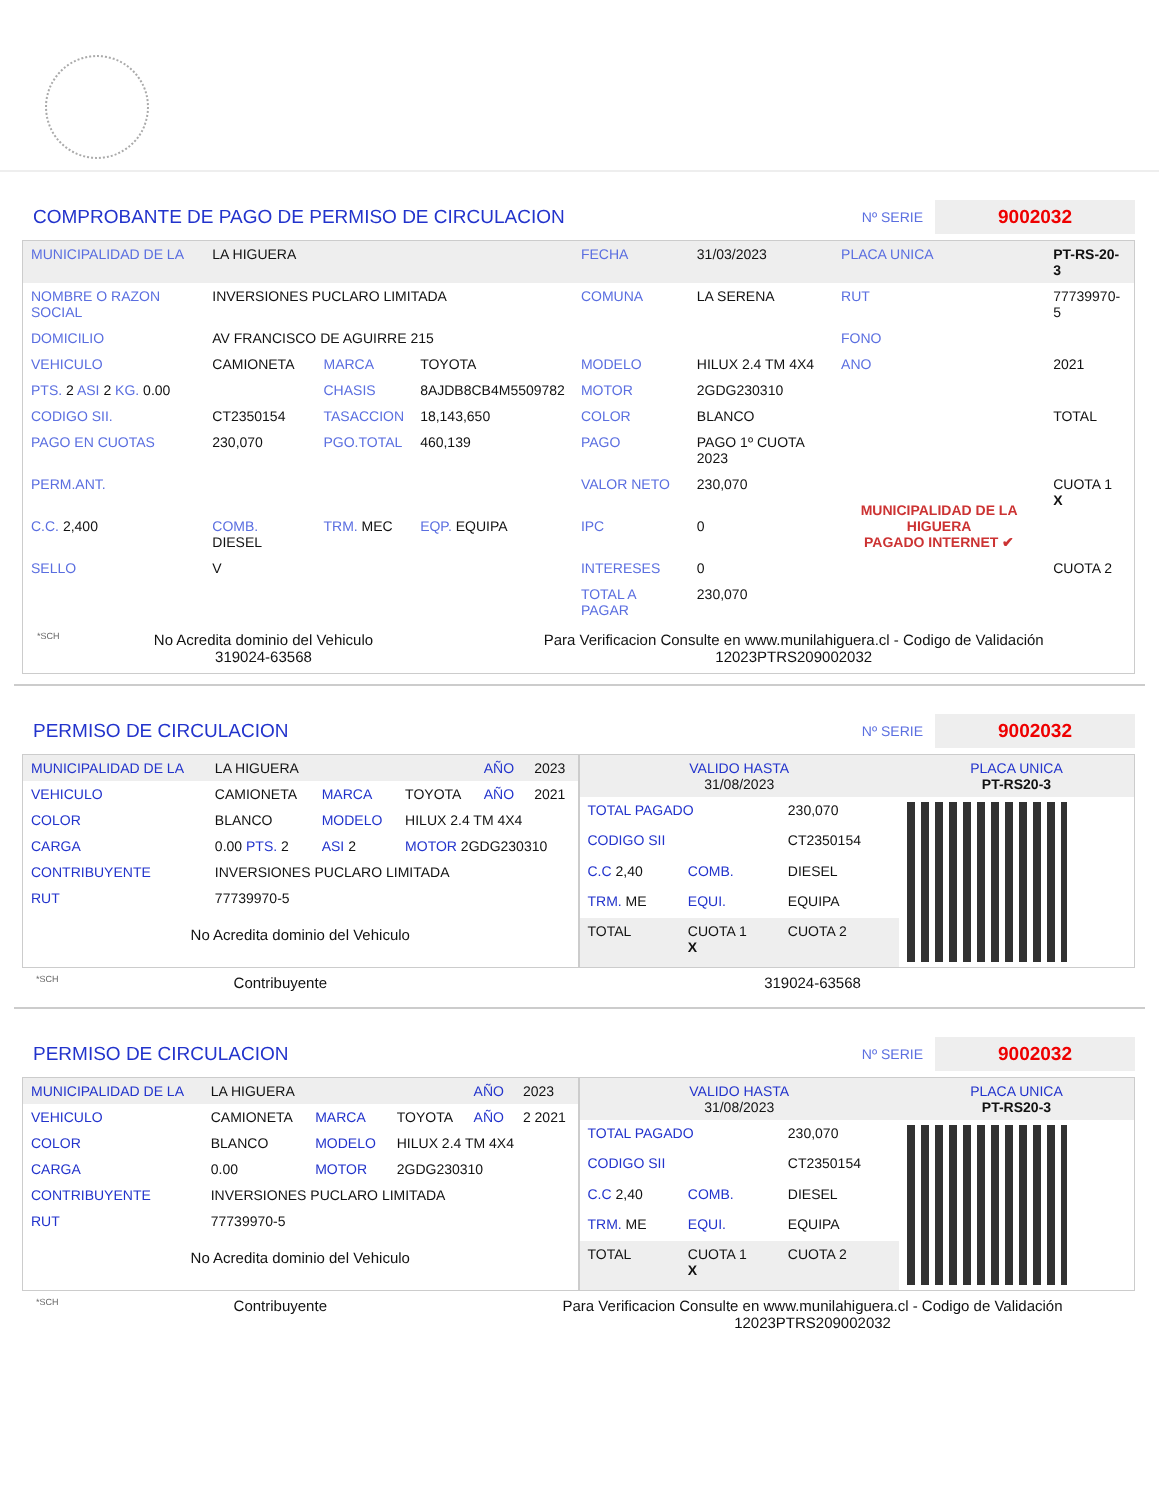COMPROBANTE DE PAGO DE PERMISO DE CIRCULACION
Nº SERIE
9002032
| MUNICIPALIDAD DE LA | LA HIGUERA | | | FECHA | 31/03/2023 | PLACA UNICA | PT-RS-20-3 |
| NOMBRE O RAZON SOCIAL | INVERSIONES PUCLARO LIMITADA | | | COMUNA | LA SERENA | RUT | 77739970-5 |
| DOMICILIO | AV FRANCISCO DE AGUIRRE 215 | | | | | FONO | |
| VEHICULO | CAMIONETA | MARCA | TOYOTA | MODELO | HILUX 2.4 TM 4X4 | ANO | 2021 |
| PTS. 2 ASI 2 KG. 0.00 | | CHASIS | 8AJDB8CB4M5509782 | MOTOR | 2GDG230310 | | |
| CODIGO SII. | CT2350154 | TASACCION | 18,143,650 | COLOR | BLANCO | | TOTAL |
| PAGO EN CUOTAS | 230,070 | PGO.TOTAL | 460,139 | PAGO | PAGO 1º CUOTA 2023 | MUNICIPALIDAD DE LA HIGUERA PAGADO INTERNET ✔ | |
| PERM.ANT. | | | | VALOR NETO | 230,070 | | CUOTA 1 X |
| C.C. 2,400 | COMB. DIESEL | TRM. MEC | EQP. EQUIPA | IPC | 0 | | |
| SELLO | V | | | INTERESES | 0 | | CUOTA 2 |
| | | | | TOTAL A PAGAR | 230,070 | | |
*SCH
No Acredita dominio del Vehiculo
319024-63568
Para Verificacion Consulte en www.munilahiguera.cl - Codigo de Validación
12023PTRS209002032
PERMISO DE CIRCULACION
Nº SERIE
9002032
| MUNICIPALIDAD DE LA | LA HIGUERA | | | AÑO | 2023 |
| VEHICULO | CAMIONETA | MARCA | TOYOTA | AÑO | 2021 |
| COLOR | BLANCO | MODELO | HILUX 2.4 TM 4X4 | | |
| CARGA | 0.00 PTS. 2 | ASI 2 | MOTOR 2GDG230310 | | |
| CONTRIBUYENTE | INVERSIONES PUCLARO LIMITADA | | | | |
| RUT | 77739970-5 | | | | |
No Acredita dominio del Vehiculo
| VALIDO HASTA 31/08/2023 | | | PLACA UNICA PT-RS20-3 |
| TOTAL PAGADO | | 230,070 | |
| CODIGO SII | | CT2350154 | |
| C.C 2,40 | COMB. | DIESEL | |
| TRM. ME | EQUI. | EQUIPA | |
| TOTAL | CUOTA 1 X | CUOTA 2 | |
*SCH
Contribuyente 319024-63568
PERMISO DE CIRCULACION
Nº SERIE
9002032
| MUNICIPALIDAD DE LA | LA HIGUERA | | | AÑO | 2023 |
| VEHICULO | CAMIONETA | MARCA | TOYOTA | AÑO | 2 2021 |
| COLOR | BLANCO | MODELO | HILUX 2.4 TM 4X4 | | |
| CARGA | 0.00 | MOTOR | 2GDG230310 | | |
| CONTRIBUYENTE | INVERSIONES PUCLARO LIMITADA | | | | |
| RUT | 77739970-5 | | | | |
No Acredita dominio del Vehiculo
| VALIDO HASTA 31/08/2023 | | | PLACA UNICA PT-RS20-3 |
| TOTAL PAGADO | | 230,070 | |
| CODIGO SII | | CT2350154 | |
| C.C 2,40 | COMB. | DIESEL | |
| TRM. ME | EQUI. | EQUIPA | |
| TOTAL | CUOTA 1 X | CUOTA 2 | |
*SCH
Contribuyente Para Verificacion Consulte en www.munilahiguera.cl - Codigo de Validación
12023PTRS209002032